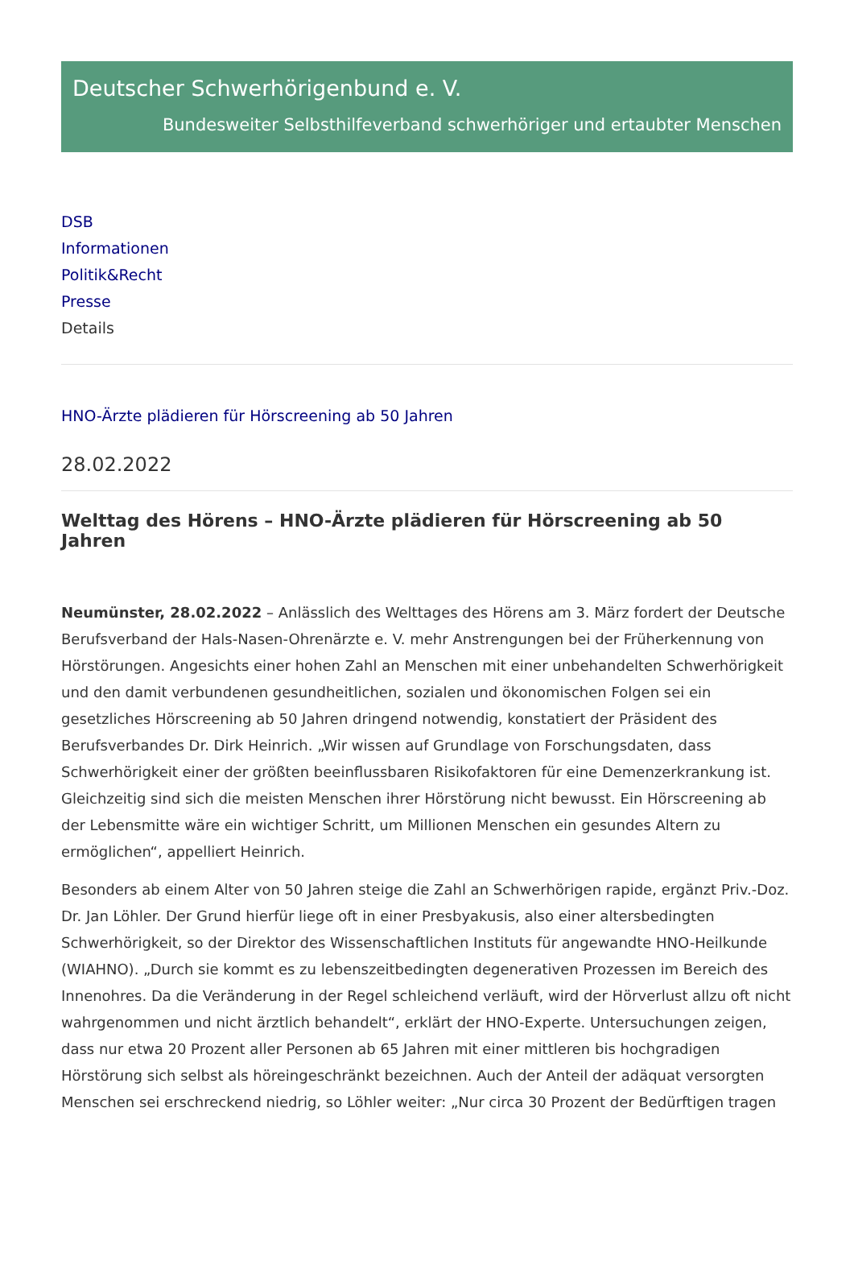Deutscher Schwerhörigenbund e. V.
Bundesweiter Selbsthilfeverband schwerhöriger und ertaubter Menschen
DSB
Informationen
Politik&Recht
Presse
Details
HNO-Ärzte plädieren für Hörscreening ab 50 Jahren
28.02.2022
Welttag des Hörens – HNO-Ärzte plädieren für Hörscreening ab 50 Jahren
Neumünster, 28.02.2022 – Anlässlich des Welttages des Hörens am 3. März fordert der Deutsche Berufsverband der Hals-Nasen-Ohrenärzte e. V. mehr Anstrengungen bei der Früherkennung von Hörstörungen. Angesichts einer hohen Zahl an Menschen mit einer unbehandelten Schwerhörigkeit und den damit verbundenen gesundheitlichen, sozialen und ökonomischen Folgen sei ein gesetzliches Hörscreening ab 50 Jahren dringend notwendig, konstatiert der Präsident des Berufsverbandes Dr. Dirk Heinrich. „Wir wissen auf Grundlage von Forschungsdaten, dass Schwerhörigkeit einer der größten beeinflussbaren Risikofaktoren für eine Demenzerkrankung ist. Gleichzeitig sind sich die meisten Menschen ihrer Hörstörung nicht bewusst. Ein Hörscreening ab der Lebensmitte wäre ein wichtiger Schritt, um Millionen Menschen ein gesundes Altern zu ermöglichen“, appelliert Heinrich.
Besonders ab einem Alter von 50 Jahren steige die Zahl an Schwerhörigen rapide, ergänzt Priv.-Doz. Dr. Jan Löhler. Der Grund hierfür liege oft in einer Presbyakusis, also einer altersbedingten Schwerhörigkeit, so der Direktor des Wissenschaftlichen Instituts für angewandte HNO-Heilkunde (WIAHNO). „Durch sie kommt es zu lebenszeitbedingten degenerativen Prozessen im Bereich des Innenohres. Da die Veränderung in der Regel schleichend verläuft, wird der Hörverlust allzu oft nicht wahrgenommen und nicht ärztlich behandelt“, erklärt der HNO-Experte. Untersuchungen zeigen, dass nur etwa 20 Prozent aller Personen ab 65 Jahren mit einer mittleren bis hochgradigen Hörstörung sich selbst als höreingeschränkt bezeichnen. Auch der Anteil der adäquat versorgten Menschen sei erschreckend niedrig, so Löhler weiter: „Nur circa 30 Prozent der Bedürftigen tragen